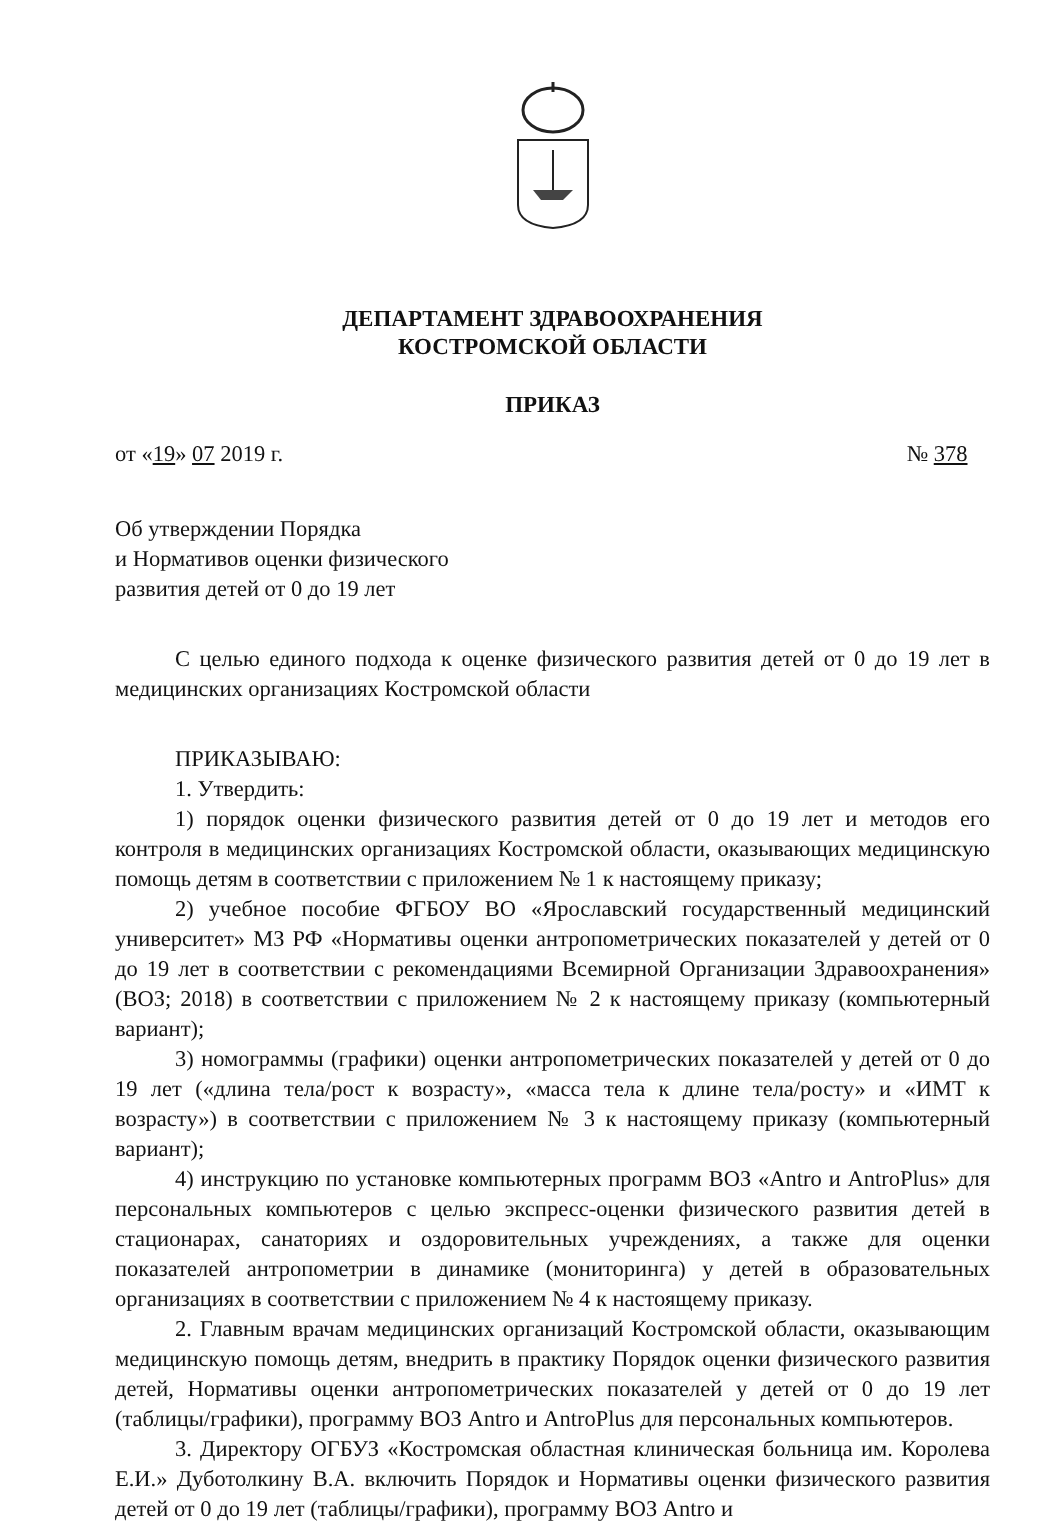ДЕПАРТАМЕНТ ЗДРАВООХРАНЕНИЯ
КОСТРОМСКОЙ ОБЛАСТИ
ПРИКАЗ
от «19» 07 2019 г. № 378
Об утверждении Порядка
и Нормативов оценки физического
развития детей от 0 до 19 лет
С целью единого подхода к оценке физического развития детей от 0 до 19 лет в медицинских организациях Костромской области
ПРИКАЗЫВАЮ:
1. Утвердить:
1) порядок оценки физического развития детей от 0 до 19 лет и методов его контроля в медицинских организациях Костромской области, оказывающих медицинскую помощь детям в соответствии с приложением № 1 к настоящему приказу;
2) учебное пособие ФГБОУ ВО «Ярославский государственный медицинский университет» МЗ РФ «Нормативы оценки антропометрических показателей у детей от 0 до 19 лет в соответствии с рекомендациями Всемирной Организации Здравоохранения» (ВОЗ; 2018) в соответствии с приложением № 2 к настоящему приказу (компьютерный вариант);
3) номограммы (графики) оценки антропометрических показателей у детей от 0 до 19 лет («длина тела/рост к возрасту», «масса тела к длине тела/росту» и «ИМТ к возрасту») в соответствии с приложением № 3 к настоящему приказу (компьютерный вариант);
4) инструкцию по установке компьютерных программ ВОЗ «Antro и AntroPlus» для персональных компьютеров с целью экспресс-оценки физического развития детей в стационарах, санаториях и оздоровительных учреждениях, а также для оценки показателей антропометрии в динамике (мониторинга) у детей в образовательных организациях в соответствии с приложением № 4 к настоящему приказу.
2. Главным врачам медицинских организаций Костромской области, оказывающим медицинскую помощь детям, внедрить в практику Порядок оценки физического развития детей, Нормативы оценки антропометрических показателей у детей от 0 до 19 лет (таблицы/графики), программу ВОЗ Antro и AntroPlus для персональных компьютеров.
3. Директору ОГБУЗ «Костромская областная клиническая больница им. Королева Е.И.» Дуботолкину В.А. включить Порядок и Нормативы оценки физического развития детей от 0 до 19 лет (таблицы/графики), программу ВОЗ Antro и